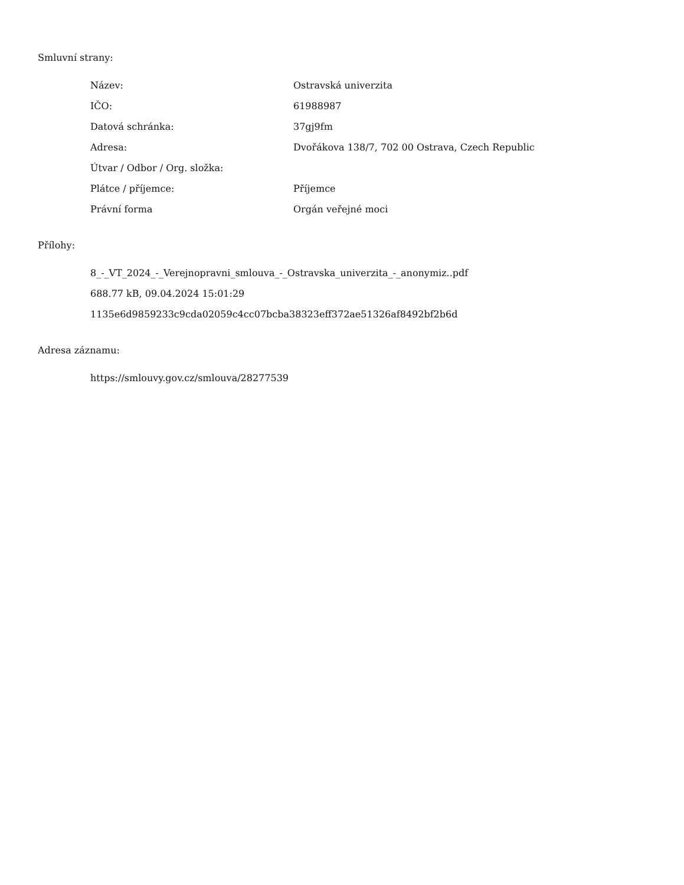Smluvní strany:
| Název: | Ostravská univerzita |
| IČO: | 61988987 |
| Datová schránka: | 37gj9fm |
| Adresa: | Dvořákova 138/7, 702 00 Ostrava, Czech Republic |
| Útvar / Odbor / Org. složka: | |
| Plátce / příjemce: | Příjemce |
| Právní forma | Orgán veřejné moci |
Přílohy:
8_-_VT_2024_-_Verejnopravni_smlouva_-_Ostravska_univerzita_-_anonymiz..pdf
688.77 kB, 09.04.2024 15:01:29
1135e6d9859233c9cda02059c4cc07bcba38323eff372ae51326af8492bf2b6d
Adresa záznamu:
https://smlouvy.gov.cz/smlouva/28277539